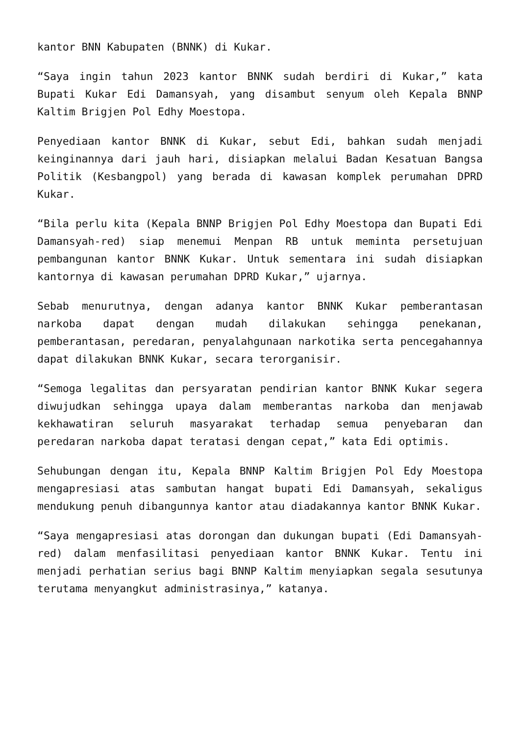kantor BNN Kabupaten (BNNK) di Kukar.
“Saya ingin tahun 2023 kantor BNNK sudah berdiri di Kukar,” kata Bupati Kukar Edi Damansyah, yang disambut senyum oleh Kepala BNNP Kaltim Brigjen Pol Edhy Moestopa.
Penyediaan kantor BNNK di Kukar, sebut Edi, bahkan sudah menjadi keinginannya dari jauh hari, disiapkan melalui Badan Kesatuan Bangsa Politik (Kesbangpol) yang berada di kawasan komplek perumahan DPRD Kukar.
“Bila perlu kita (Kepala BNNP Brigjen Pol Edhy Moestopa dan Bupati Edi Damansyah-red) siap menemui Menpan RB untuk meminta persetujuan pembangunan kantor BNNK Kukar. Untuk sementara ini sudah disiapkan kantornya di kawasan perumahan DPRD Kukar,” ujarnya.
Sebab menurutnya, dengan adanya kantor BNNK Kukar pemberantasan narkoba dapat dengan mudah dilakukan sehingga penekanan, pemberantasan, peredaran, penyalahgunaan narkotika serta pencegahannya dapat dilakukan BNNK Kukar, secara terorganisir.
“Semoga legalitas dan persyaratan pendirian kantor BNNK Kukar segera diwujudkan sehingga upaya dalam memberantas narkoba dan menjawab kekhawatiran seluruh masyarakat terhadap semua penyebaran dan peredaran narkoba dapat teratasi dengan cepat,” kata Edi optimis.
Sehubungan dengan itu, Kepala BNNP Kaltim Brigjen Pol Edy Moestopa mengapresiasi atas sambutan hangat bupati Edi Damansyah, sekaligus mendukung penuh dibangunnya kantor atau diadakannya kantor BNNK Kukar.
“Saya mengapresiasi atas dorongan dan dukungan bupati (Edi Damansyah-red) dalam menfasilitasi penyediaan kantor BNNK Kukar. Tentu ini menjadi perhatian serius bagi BNNP Kaltim menyiapkan segala sesutunya terutama menyangkut administrasinya,” katanya.